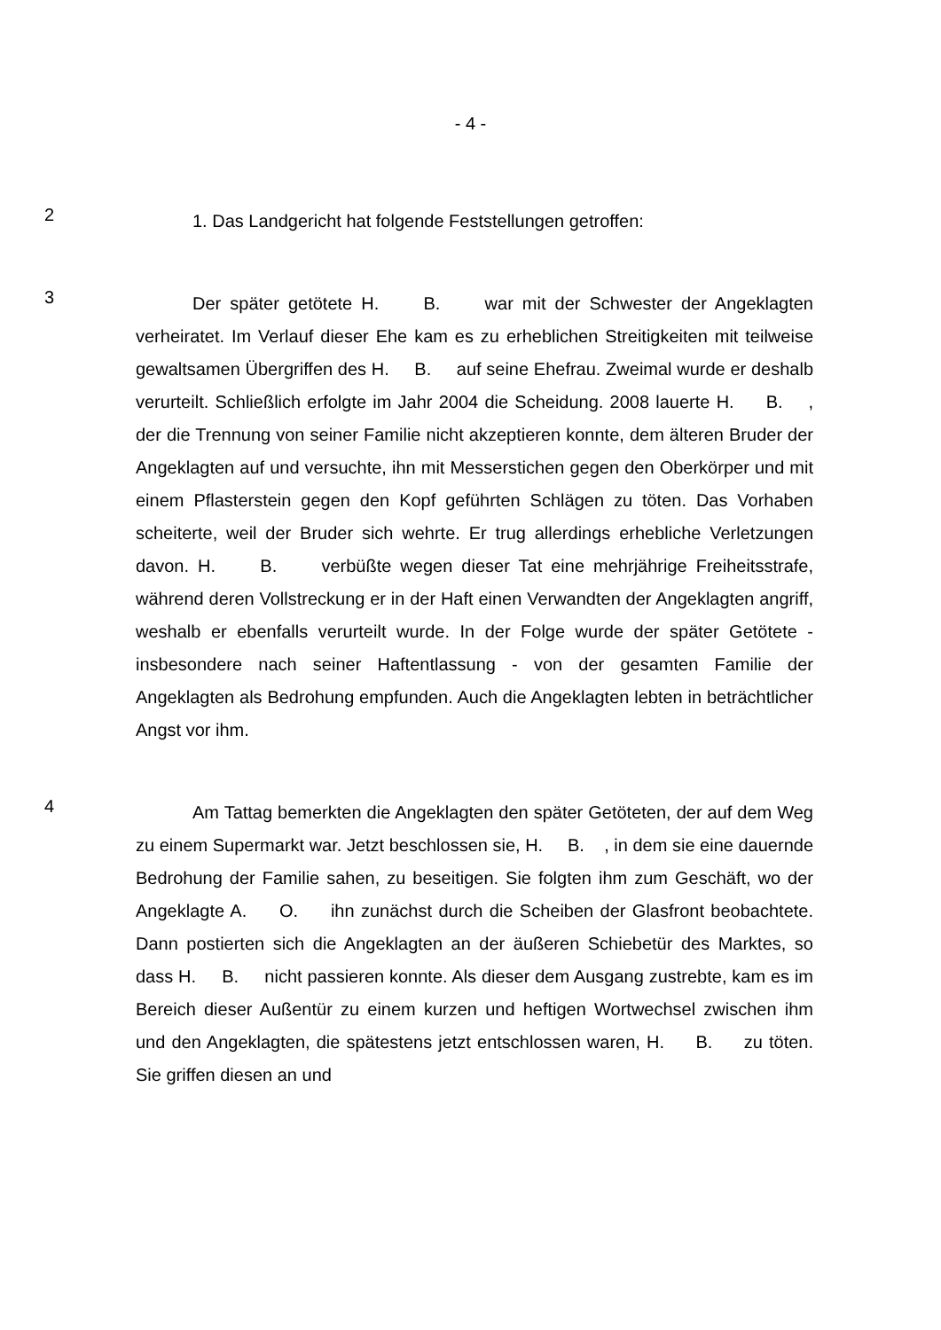- 4 -
2
1. Das Landgericht hat folgende Feststellungen getroffen:
3
Der später getötete H. B. war mit der Schwester der Angeklagten verheiratet. Im Verlauf dieser Ehe kam es zu erheblichen Streitigkeiten mit teilweise gewaltsamen Übergriffen des H. B. auf seine Ehefrau. Zweimal wurde er deshalb verurteilt. Schließlich erfolgte im Jahr 2004 die Scheidung. 2008 lauerte H. B. , der die Trennung von seiner Familie nicht akzeptieren konnte, dem älteren Bruder der Angeklagten auf und versuchte, ihn mit Messerstichen gegen den Oberkörper und mit einem Pflasterstein gegen den Kopf geführten Schlägen zu töten. Das Vorhaben scheiterte, weil der Bruder sich wehrte. Er trug allerdings erhebliche Verletzungen davon. H. B. verbüßte wegen dieser Tat eine mehrjährige Freiheitsstrafe, während deren Vollstreckung er in der Haft einen Verwandten der Angeklagten angriff, weshalb er ebenfalls verurteilt wurde. In der Folge wurde der später Getötete - insbesondere nach seiner Haftentlassung - von der gesamten Familie der Angeklagten als Bedrohung empfunden. Auch die Angeklagten lebten in beträchtlicher Angst vor ihm.
4
Am Tattag bemerkten die Angeklagten den später Getöteten, der auf dem Weg zu einem Supermarkt war. Jetzt beschlossen sie, H. B. , in dem sie eine dauernde Bedrohung der Familie sahen, zu beseitigen. Sie folgten ihm zum Geschäft, wo der Angeklagte A. O. ihn zunächst durch die Scheiben der Glasfront beobachtete. Dann postierten sich die Angeklagten an der äußeren Schiebetür des Marktes, so dass H. B. nicht passieren konnte. Als dieser dem Ausgang zustrebte, kam es im Bereich dieser Außentür zu einem kurzen und heftigen Wortwechsel zwischen ihm und den Angeklagten, die spätestens jetzt entschlossen waren, H. B. zu töten. Sie griffen diesen an und